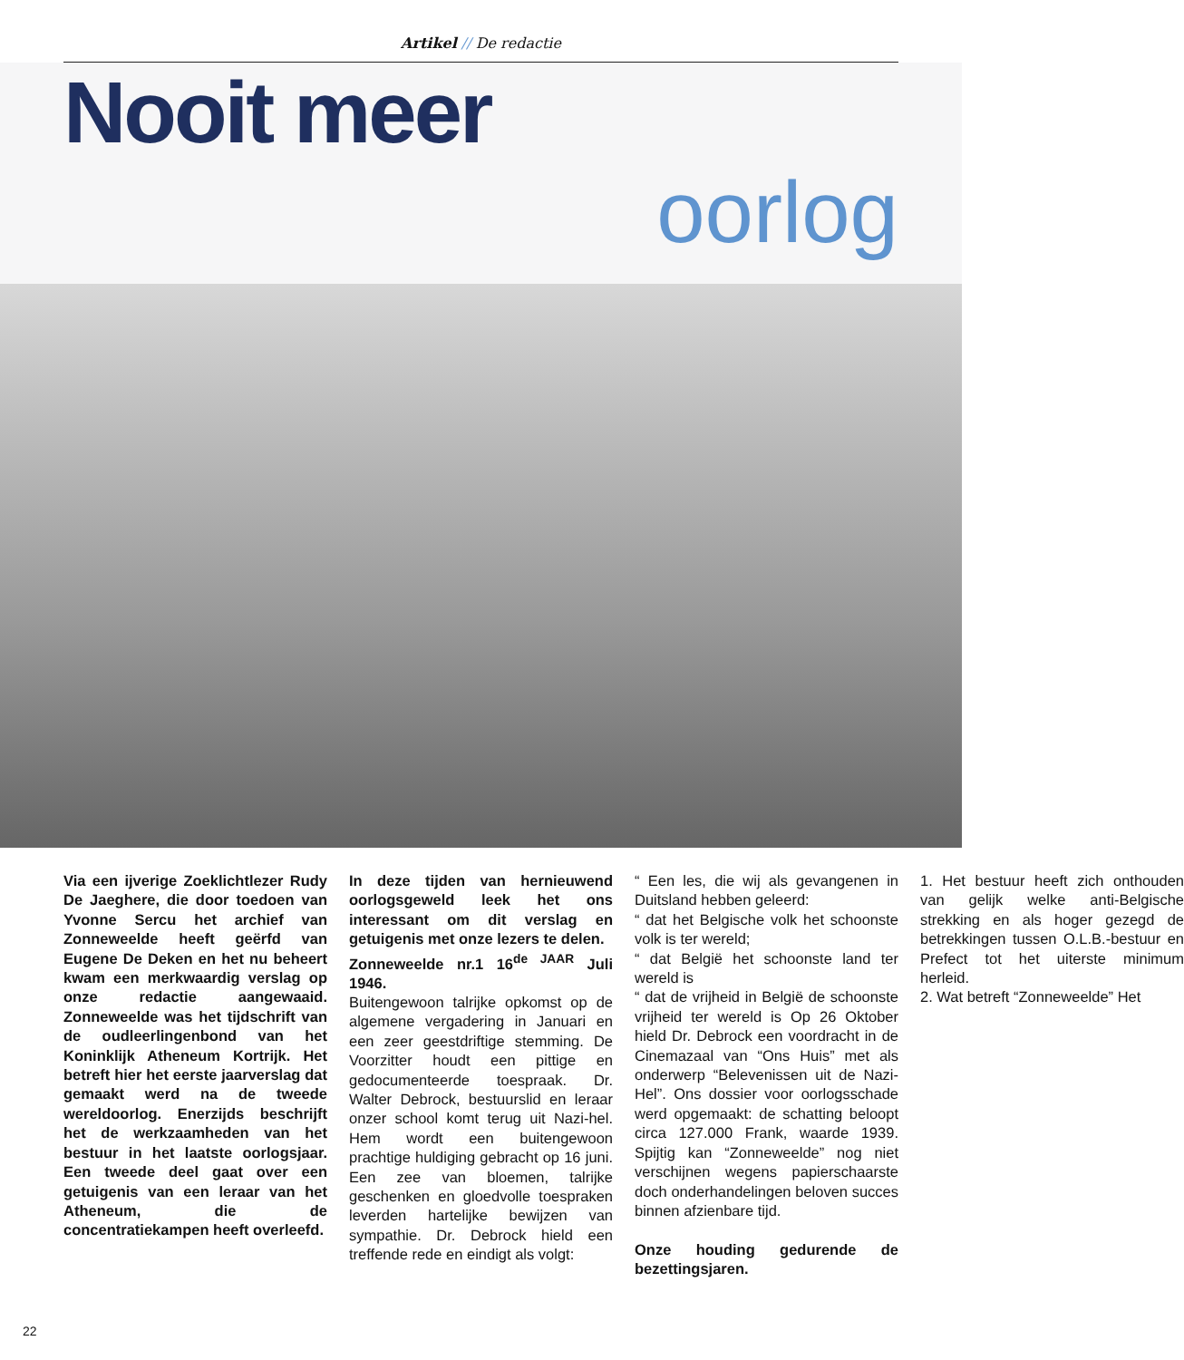Artikel // De redactie
Nooit meer
oorlog
Via een ijverige Zoeklichtlezer Rudy De Jaeghere, die door toedoen van Yvonne Sercu het archief van Zonneweelde heeft geërfd van Eugene De Deken en het nu beheert kwam een merkwaardig verslag op onze redactie aangewaaid. Zonneweelde was het tijdschrift van de oudleerlingenbond van het Koninklijk Atheneum Kortrijk. Het betreft hier het eerste jaarverslag dat gemaakt werd na de tweede wereldoorlog. Enerzijds beschrijft het de werkzaamheden van het bestuur in het laatste oorlogsjaar. Een tweede deel gaat over een getuigenis van een leraar van het Atheneum, die de concentratiekampen heeft overleefd.
In deze tijden van hernieuwend oorlogsgeweld leek het ons interessant om dit verslag en getuigenis met onze lezers te delen.
Zonneweelde nr.1 16<sup>de JAAR</sup> Juli 1946.
Buitengewoon talrijke opkomst op de algemene vergadering in Januari en een zeer geestdriftige stemming. De Voorzitter houdt een pittige en gedocumenteerde toespraak. Dr. Walter Debrock, bestuurslid en leraar onzer school komt terug uit Nazi-hel. Hem wordt een buitengewoon prachtige huldiging gebracht op 16 juni. Een zee van bloemen, talrijke geschenken en gloedvolle toespraken leverden hartelijke bewijzen van sympathie. Dr. Debrock hield een treffende rede en eindigt als volgt:
“ Een les, die wij als gevangenen in Duitsland hebben geleerd:
“ dat het Belgische volk het schoonste volk is ter wereld;
“ dat België het schoonste land ter wereld is
“ dat de vrijheid in België de schoonste vrijheid ter wereld is Op 26 Oktober hield Dr. Debrock een voordracht in de Cinemazaal van “Ons Huis” met als onderwerp “Belevenissen uit de Nazi-Hel”. Ons dossier voor oorlogsschade werd opgemaakt: de schatting beloopt circa 127.000 Frank, waarde 1939. Spijtig kan “Zonneweelde” nog niet verschijnen wegens papierschaarste doch onderhandelingen beloven succes binnen afzienbare tijd.
Onze houding gedurende de bezettingsjaren.
1. Het bestuur heeft zich onthouden van gelijk welke anti-Belgische strekking en als hoger gezegd de betrekkingen tussen O.L.B.-bestuur en Prefect tot het uiterste minimum herleid.
2. Wat betreft “Zonneweelde” Het
22